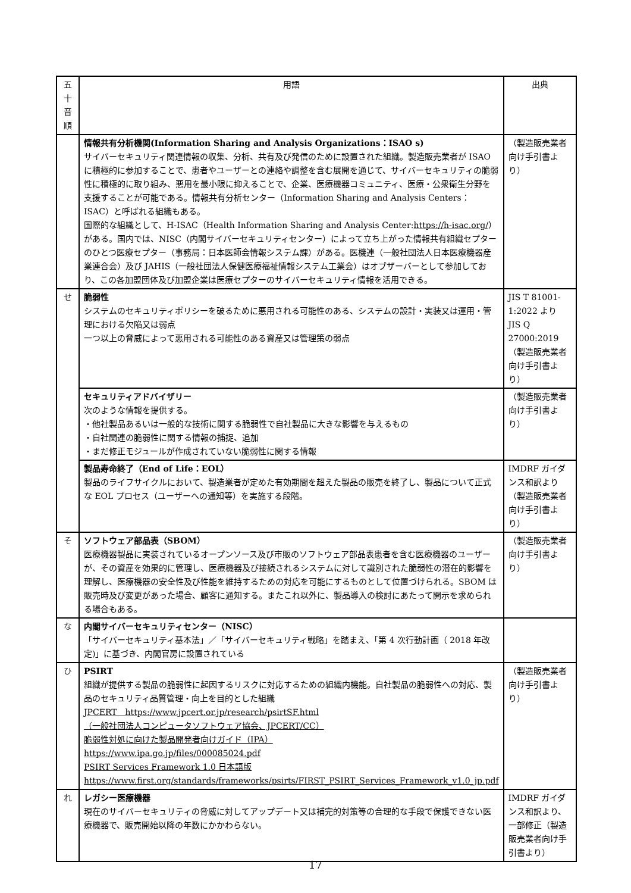| 五十 音順 | 用語 | 出典 |
| --- | --- | --- |
| | 情報共有分析機関(Information Sharing and Analysis Organizations：ISAO s) サイバーセキュリティ関連情報の収集、分析、共有及び発信のために設置された組織。製造販売業者が ISAO に積極的に参加することで、患者やユーザーとの連絡や調整を含む展開を通じて、サイバーセキュリティの脆弱性に積極的に取り組み、悪用を最小限に抑えることで、企業、医療機器コミュニティ、医療・公衆衛生分野を支援することが可能である。情報共有分析センター（Information Sharing and Analysis Centers：ISAC）と呼ばれる組織もある。 国際的な組織として、H-ISAC（Health Information Sharing and Analysis Center: https://h-isac.org/ ）がある。国内では、NISC（内閣サイバーセキュリティセンター）によって立ち上がった情報共有組織セプターのひとつ医療セプター（事務局：日本医師会情報システム課）がある。医機連（一般社団法人日本医療機器産業連合会）及び JAHIS（一般社団法人保健医療福祉情報システム工業会）はオブザーバーとして参加しており、この各加盟団体及び加盟企業は医療セプターのサイバーセキュリティ情報を活用できる。 | （製造販売業者向け手引書より） |
| せ | 脆弱性 システムのセキュリティポリシーを破るために悪用される可能性のある、システムの設計・実装又は運用・管理における欠陥又は弱点 一つ以上の脅威によって悪用される可能性のある資産又は管理策の弱点 | JIS T 81001-1:2022 より JIS Q 27000:2019 （製造販売業者向け手引書より） |
| | セキュリティアドバイザリー 次のような情報を提供する。 ・他社製品あるいは一般的な技術に関する脆弱性で自社製品に大きな影響を与えるもの ・自社関連の脆弱性に関する情報の捕捉、追加 ・まだ修正モジュールが作成されていない脆弱性に関する情報 | （製造販売業者向け手引書より） |
| | 製品寿命終了（End of Life：EOL） 製品のライフサイクルにおいて、製造業者が定めた有効期間を超えた製品の販売を終了し、製品について正式な EOL プロセス（ユーザーへの通知等）を実施する段階。 | IMDRF ガイダンス和訳より（製造販売業者向け手引書より） |
| そ | ソフトウェア部品表（SBOM） 医療機器製品に実装されているオープンソース及び市販のソフトウェア部品表患者を含む医療機器のユーザーが、その資産を効果的に管理し、医療機器及び接続されるシステムに対して識別された脆弱性の潜在的影響を理解し、医療機器の安全性及び性能を維持するための対応を可能にするものとして位置づけられる。SBOM は販売時及び変更があった場合、顧客に通知する。またこれ以外に、製品導入の検討にあたって開示を求められる場合もある。 | （製造販売業者向け手引書より） |
| な | 内閣サイバーセキュリティセンター（NISC） 「サイバーセキュリティ基本法」／「サイバーセキュリティ戦略」を踏まえ、「第 4 次行動計画（ 2018 年改定)」に基づき、内閣官房に設置されている | |
| ひ | PSIRT 組織が提供する製品の脆弱性に起因するリスクに対応するための組織内機能。自社製品の脆弱性への対応、製品のセキュリティ品質管理・向上を目的とした組織 JPCERT https://www.jpcert.or.jp/research/psirtSF.html （一般社団法人コンピュータソフトウェア協会、JPCERT/CC） 脆弱性対処に向けた製品開発者向けガイド（IPA） https://www.ipa.go.jp/files/000085024.pdf PSIRT Services Framework 1.0 日本語版 https://www.first.org/standards/frameworks/psirts/FIRST_PSIRT_Services_Framework_v1.0_jp.pdf | （製造販売業者向け手引書より） |
| れ | レガシー医療機器 現在のサイバーセキュリティの脅威に対してアップデート又は補完的対策等の合理的な手段で保護できない医療機器で、販売開始以降の年数にかかわらない。 | IMDRF ガイダンス和訳より、一部修正（製造販売業者向け手引書より） |
17